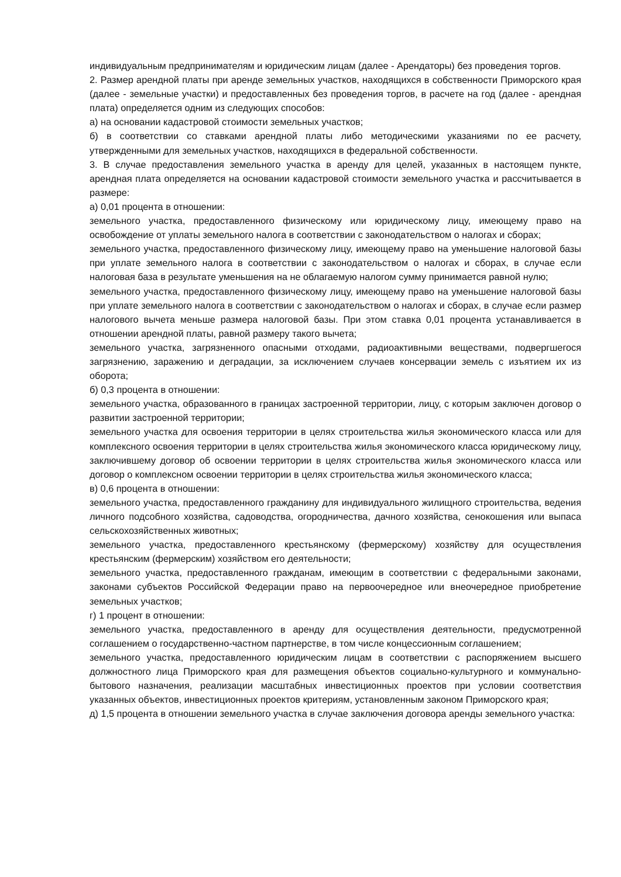индивидуальным предпринимателям и юридическим лицам (далее - Арендаторы) без проведения торгов.
2. Размер арендной платы при аренде земельных участков, находящихся в собственности Приморского края (далее - земельные участки) и предоставленных без проведения торгов, в расчете на год (далее - арендная плата) определяется одним из следующих способов:
а) на основании кадастровой стоимости земельных участков;
б) в соответствии со ставками арендной платы либо методическими указаниями по ее расчету, утвержденными для земельных участков, находящихся в федеральной собственности.
3. В случае предоставления земельного участка в аренду для целей, указанных в настоящем пункте, арендная плата определяется на основании кадастровой стоимости земельного участка и рассчитывается в размере:
а) 0,01 процента в отношении:
земельного участка, предоставленного физическому или юридическому лицу, имеющему право на освобождение от уплаты земельного налога в соответствии с законодательством о налогах и сборах;
земельного участка, предоставленного физическому лицу, имеющему право на уменьшение налоговой базы при уплате земельного налога в соответствии с законодательством о налогах и сборах, в случае если налоговая база в результате уменьшения на не облагаемую налогом сумму принимается равной нулю;
земельного участка, предоставленного физическому лицу, имеющему право на уменьшение налоговой базы при уплате земельного налога в соответствии с законодательством о налогах и сборах, в случае если размер налогового вычета меньше размера налоговой базы. При этом ставка 0,01 процента устанавливается в отношении арендной платы, равной размеру такого вычета;
земельного участка, загрязненного опасными отходами, радиоактивными веществами, подвергшегося загрязнению, заражению и деградации, за исключением случаев консервации земель с изъятием их из оборота;
б) 0,3 процента в отношении:
земельного участка, образованного в границах застроенной территории, лицу, с которым заключен договор о развитии застроенной территории;
земельного участка для освоения территории в целях строительства жилья экономического класса или для комплексного освоения территории в целях строительства жилья экономического класса юридическому лицу, заключившему договор об освоении территории в целях строительства жилья экономического класса или договор о комплексном освоении территории в целях строительства жилья экономического класса;
в) 0,6 процента в отношении:
земельного участка, предоставленного гражданину для индивидуального жилищного строительства, ведения личного подсобного хозяйства, садоводства, огородничества, дачного хозяйства, сенокошения или выпаса сельскохозяйственных животных;
земельного участка, предоставленного крестьянскому (фермерскому) хозяйству для осуществления крестьянским (фермерским) хозяйством его деятельности;
земельного участка, предоставленного гражданам, имеющим в соответствии с федеральными законами, законами субъектов Российской Федерации право на первоочередное или внеочередное приобретение земельных участков;
г) 1 процент в отношении:
земельного участка, предоставленного в аренду для осуществления деятельности, предусмотренной соглашением о государственно-частном партнерстве, в том числе концессионным соглашением;
земельного участка, предоставленного юридическим лицам в соответствии с распоряжением высшего должностного лица Приморского края для размещения объектов социально-культурного и коммунально-бытового назначения, реализации масштабных инвестиционных проектов при условии соответствия указанных объектов, инвестиционных проектов критериям, установленным законом Приморского края;
д) 1,5 процента в отношении земельного участка в случае заключения договора аренды земельного участка: